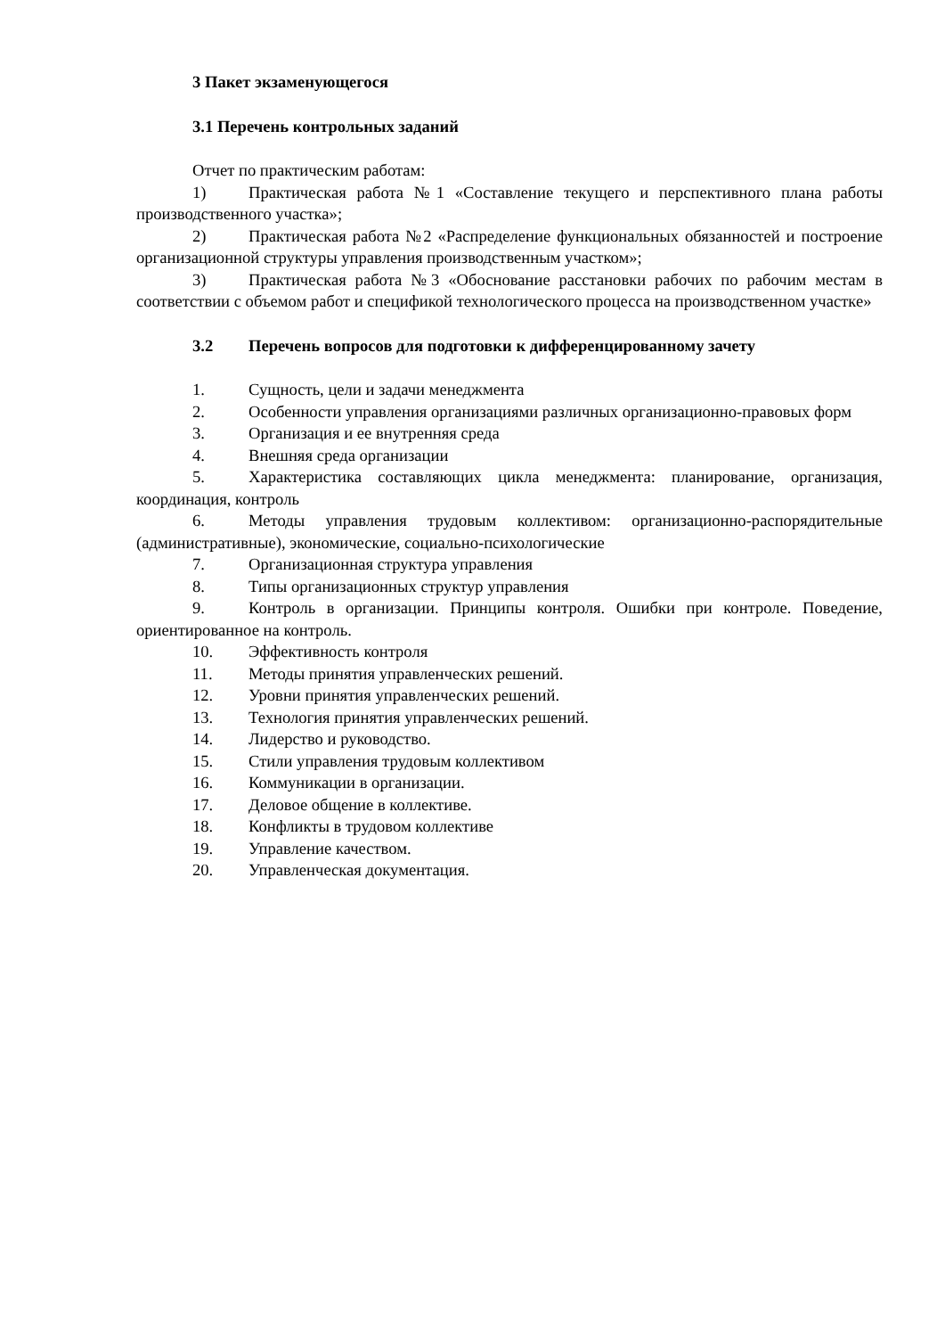3 Пакет экзаменующегося
3.1 Перечень контрольных заданий
Отчет по практическим работам:
1) Практическая работа №1 «Составление текущего и перспективного плана работы производственного участка»;
2) Практическая работа №2 «Распределение функциональных обязанностей и построение организационной структуры управления производственным участком»;
3) Практическая работа №3 «Обоснование расстановки рабочих по рабочим местам в соответствии с объемом работ и спецификой технологического процесса на производственном участке»
3.2 Перечень вопросов для подготовки к дифференцированному зачету
1. Сущность, цели и задачи менеджмента
2. Особенности управления организациями различных организационно-правовых форм
3. Организация и ее внутренняя среда
4. Внешняя среда организации
5. Характеристика составляющих цикла менеджмента: планирование, организация, координация, контроль
6. Методы управления трудовым коллективом: организационно-распорядительные (административные), экономические, социально-психологические
7. Организационная структура управления
8. Типы организационных структур управления
9. Контроль в организации. Принципы контроля. Ошибки при контроле. Поведение, ориентированное на контроль.
10. Эффективность контроля
11. Методы принятия управленческих решений.
12. Уровни принятия управленческих решений.
13. Технология принятия управленческих решений.
14. Лидерство и руководство.
15. Стили управления трудовым коллективом
16. Коммуникации в организации.
17. Деловое общение в коллективе.
18. Конфликты в трудовом коллективе
19. Управление качеством.
20. Управленческая документация.